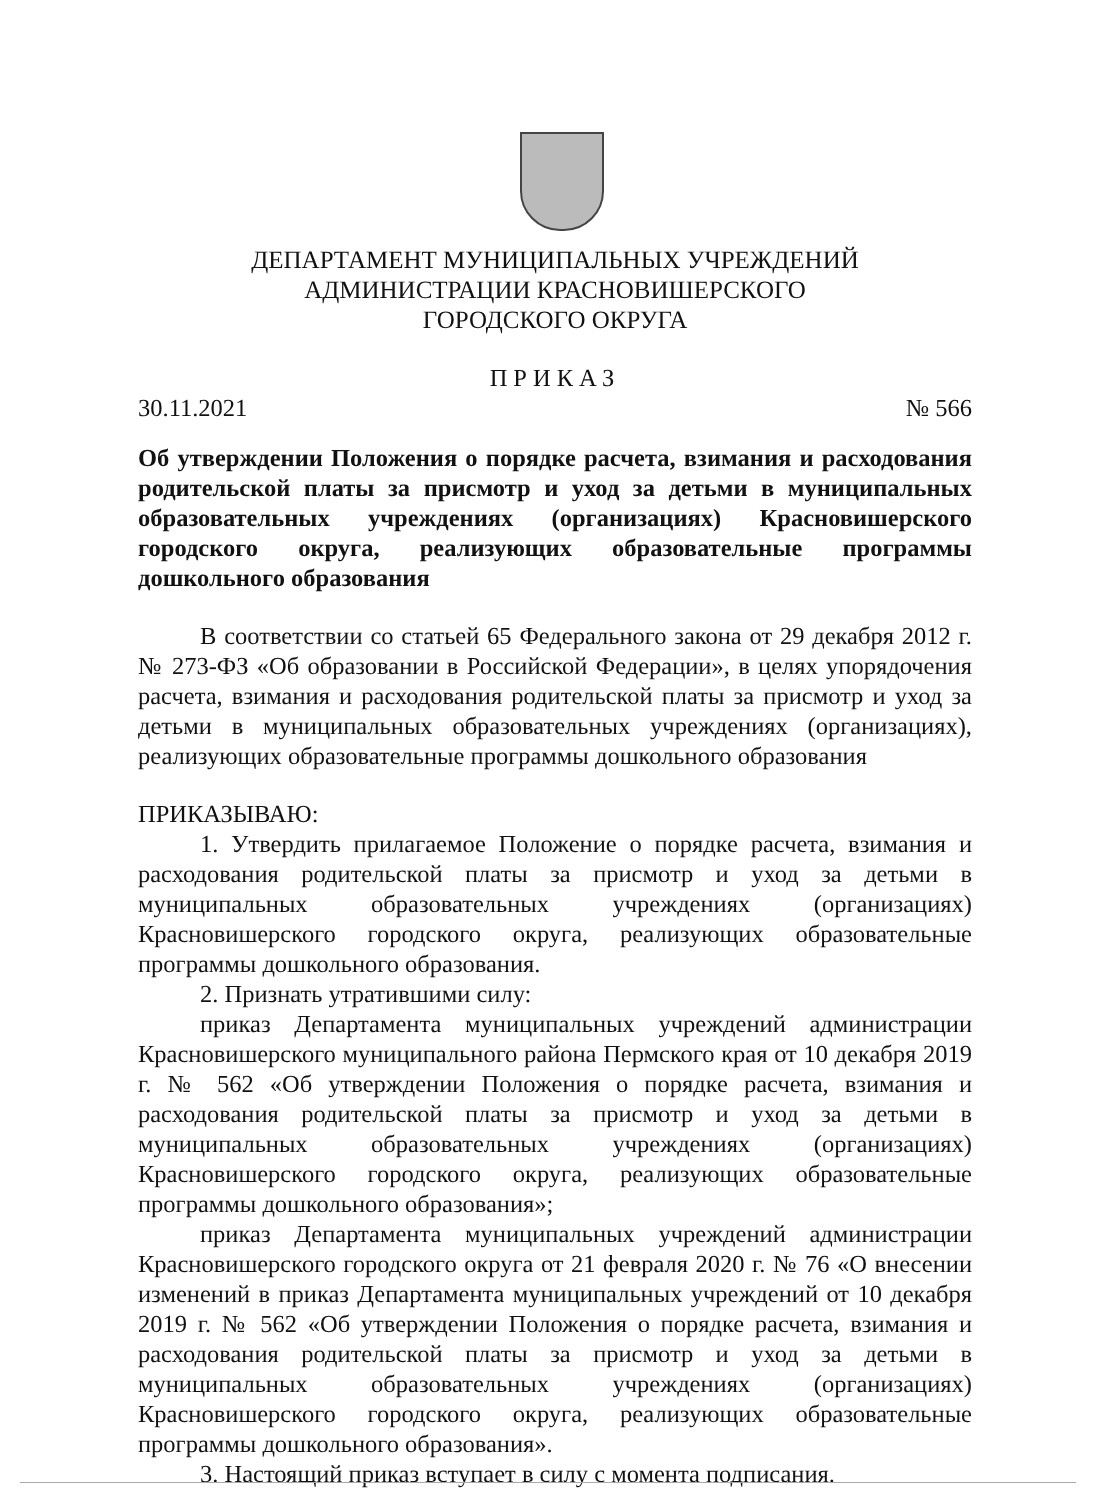ДЕПАРТАМЕНТ МУНИЦИПАЛЬНЫХ УЧРЕЖДЕНИЙ
АДМИНИСТРАЦИИ КРАСНОВИШЕРСКОГО
ГОРОДСКОГО ОКРУГА
ПРИКАЗ
30.11.2021 № 566
Об утверждении Положения о порядке расчета, взимания и расходования родительской платы за присмотр и уход за детьми в муниципальных образовательных учреждениях (организациях) Красновишерского городского округа, реализующих образовательные программы дошкольного образования
В соответствии со статьей 65 Федерального закона от 29 декабря 2012 г. № 273-ФЗ «Об образовании в Российской Федерации», в целях упорядочения расчета, взимания и расходования родительской платы за присмотр и уход за детьми в муниципальных образовательных учреждениях (организациях), реализующих образовательные программы дошкольного образования
ПРИКАЗЫВАЮ:
1. Утвердить прилагаемое Положение о порядке расчета, взимания и расходования родительской платы за присмотр и уход за детьми в муниципальных образовательных учреждениях (организациях) Красновишерского городского округа, реализующих образовательные программы дошкольного образования.
2. Признать утратившими силу:
приказ Департамента муниципальных учреждений администрации Красновишерского муниципального района Пермского края от 10 декабря 2019 г. № 562 «Об утверждении Положения о порядке расчета, взимания и расходования родительской платы за присмотр и уход за детьми в муниципальных образовательных учреждениях (организациях) Красновишерского городского округа, реализующих образовательные программы дошкольного образования»;
приказ Департамента муниципальных учреждений администрации Красновишерского городского округа от 21 февраля 2020 г. № 76 «О внесении изменений в приказ Департамента муниципальных учреждений от 10 декабря 2019 г. № 562 «Об утверждении Положения о порядке расчета, взимания и расходования родительской платы за присмотр и уход за детьми в муниципальных образовательных учреждениях (организациях) Красновишерского городского округа, реализующих образовательные программы дошкольного образования».
3. Настоящий приказ вступает в силу с момента подписания.